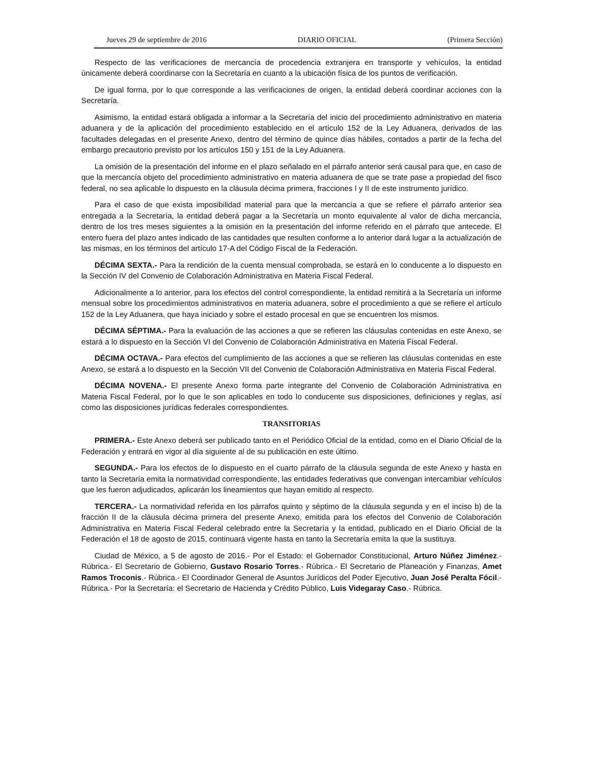Jueves 29 de septiembre de 2016 DIARIO OFICIAL (Primera Sección)
Respecto de las verificaciones de mercancía de procedencia extranjera en transporte y vehículos, la entidad únicamente deberá coordinarse con la Secretaría en cuanto a la ubicación física de los puntos de verificación.
De igual forma, por lo que corresponde a las verificaciones de origen, la entidad deberá coordinar acciones con la Secretaría.
Asimismo, la entidad estará obligada a informar a la Secretaría del inicio del procedimiento administrativo en materia aduanera y de la aplicación del procedimiento establecido en el artículo 152 de la Ley Aduanera, derivados de las facultades delegadas en el presente Anexo, dentro del término de quince días hábiles, contados a partir de la fecha del embargo precautorio previsto por los artículos 150 y 151 de la Ley Aduanera.
La omisión de la presentación del informe en el plazo señalado en el párrafo anterior será causal para que, en caso de que la mercancía objeto del procedimiento administrativo en materia aduanera de que se trate pase a propiedad del fisco federal, no sea aplicable lo dispuesto en la cláusula décima primera, fracciones I y II de este instrumento jurídico.
Para el caso de que exista imposibilidad material para que la mercancía a que se refiere el párrafo anterior sea entregada a la Secretaría, la entidad deberá pagar a la Secretaría un monto equivalente al valor de dicha mercancía, dentro de los tres meses siguientes a la omisión en la presentación del informe referido en el párrafo que antecede. El entero fuera del plazo antes indicado de las cantidades que resulten conforme a lo anterior dará lugar a la actualización de las mismas, en los términos del artículo 17-A del Código Fiscal de la Federación.
DÉCIMA SEXTA.- Para la rendición de la cuenta mensual comprobada, se estará en lo conducente a lo dispuesto en la Sección IV del Convenio de Colaboración Administrativa en Materia Fiscal Federal.
Adicionalmente a lo anterior, para los efectos del control correspondiente, la entidad remitirá a la Secretaría un informe mensual sobre los procedimientos administrativos en materia aduanera, sobre el procedimiento a que se refiere el artículo 152 de la Ley Aduanera, que haya iniciado y sobre el estado procesal en que se encuentren los mismos.
DÉCIMA SÉPTIMA.- Para la evaluación de las acciones a que se refieren las cláusulas contenidas en este Anexo, se estará a lo dispuesto en la Sección VI del Convenio de Colaboración Administrativa en Materia Fiscal Federal.
DÉCIMA OCTAVA.- Para efectos del cumplimiento de las acciones a que se refieren las cláusulas contenidas en este Anexo, se estará a lo dispuesto en la Sección VII del Convenio de Colaboración Administrativa en Materia Fiscal Federal.
DÉCIMA NOVENA.- El presente Anexo forma parte integrante del Convenio de Colaboración Administrativa en Materia Fiscal Federal, por lo que le son aplicables en todo lo conducente sus disposiciones, definiciones y reglas, así como las disposiciones jurídicas federales correspondientes.
TRANSITORIAS
PRIMERA.- Este Anexo deberá ser publicado tanto en el Periódico Oficial de la entidad, como en el Diario Oficial de la Federación y entrará en vigor al día siguiente al de su publicación en este último.
SEGUNDA.- Para los efectos de lo dispuesto en el cuarto párrafo de la cláusula segunda de este Anexo y hasta en tanto la Secretaría emita la normatividad correspondiente, las entidades federativas que convengan intercambiar vehículos que les fueron adjudicados, aplicarán los lineamientos que hayan emitido al respecto.
TERCERA.- La normatividad referida en los párrafos quinto y séptimo de la cláusula segunda y en el inciso b) de la fracción II de la cláusula décima primera del presente Anexo, emitida para los efectos del Convenio de Colaboración Administrativa en Materia Fiscal Federal celebrado entre la Secretaría y la entidad, publicado en el Diario Oficial de la Federación el 18 de agosto de 2015, continuará vigente hasta en tanto la Secretaría emita la que la sustituya.
Ciudad de México, a 5 de agosto de 2016.- Por el Estado: el Gobernador Constitucional, Arturo Núñez Jiménez.- Rúbrica.- El Secretario de Gobierno, Gustavo Rosario Torres.- Rúbrica.- El Secretario de Planeación y Finanzas, Amet Ramos Troconis.- Rúbrica.- El Coordinador General de Asuntos Jurídicos del Poder Ejecutivo, Juan José Peralta Fócil.- Rúbrica.- Por la Secretaría: el Secretario de Hacienda y Crédito Público, Luis Videgaray Caso.- Rúbrica.